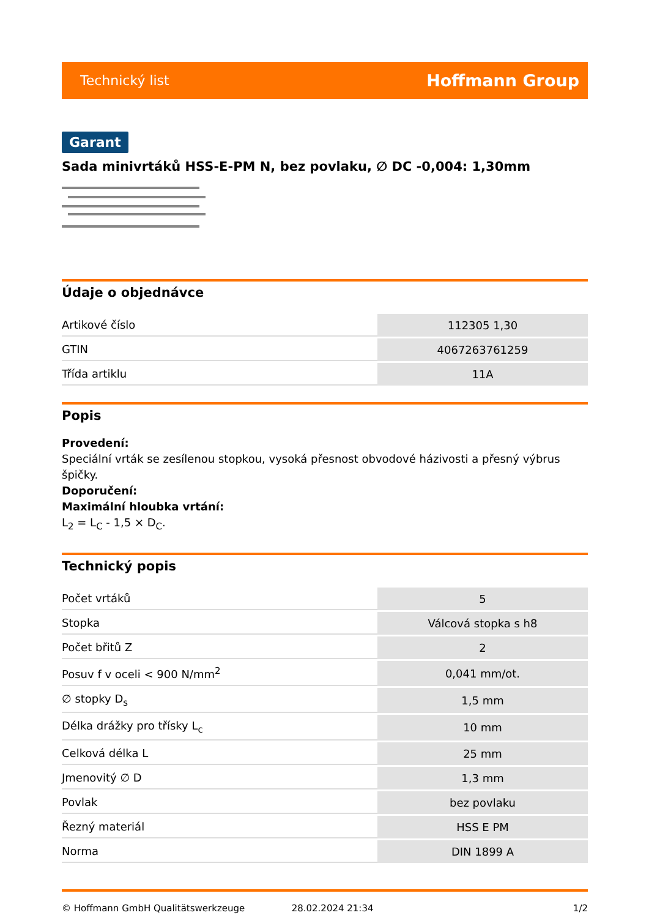Technický list Hoffmann Group
Garant
Sada minivrtáků HSS-E-PM N, bez povlaku, ∅ DC -0,004: 1,30mm
Údaje o objednávce
| Artikové číslo | 112305 1,30 |
| GTIN | 4067263761259 |
| Třída artiklu | 11A |
Popis
Provedení:
Speciální vrták se zesílenou stopkou, vysoká přesnost obvodové házivosti a přesný výbrus špičky.
Doporučení:
Maximální hloubka vrtání:
L<sub>2</sub> = L<sub>C</sub> - 1,5 × D<sub>C</sub>.
Technický popis
| Počet vrtáků | 5 |
| Stopka | Válcová stopka s h8 |
| Počet břitů Z | 2 |
| Posuv f v oceli < 900 N/mm<sup>2</sup> | 0,041 mm/ot. |
| ∅ stopky D<sub>s</sub> | 1,5 mm |
| Délka drážky pro třísky L<sub>c</sub> | 10 mm |
| Celková délka L | 25 mm |
| Jmenovitý ∅ D | 1,3 mm |
| Povlak | bez povlaku |
| Řezný materiál | HSS E PM |
| Norma | DIN 1899 A |
© Hoffmann GmbH Qualitätswerkzeuge 28.02.2024 21:34 1/2